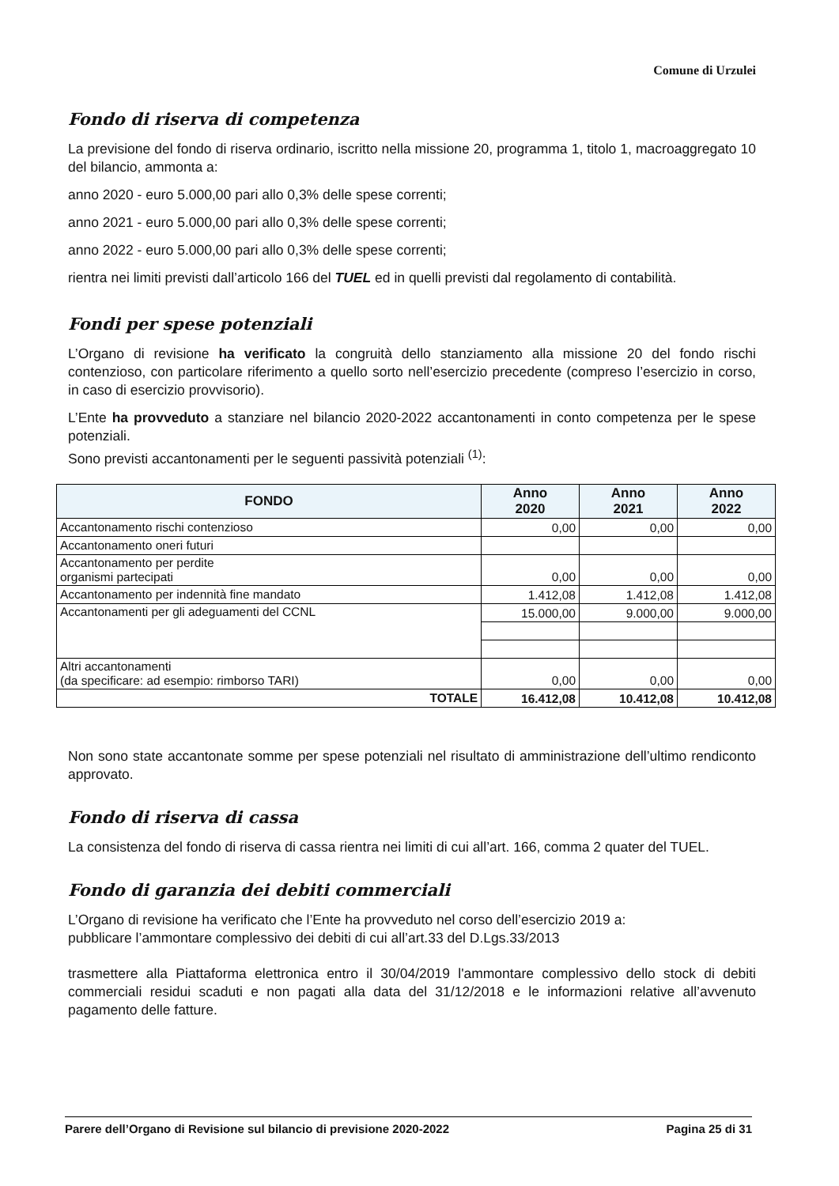Comune di Urzulei
Fondo di riserva di competenza
La previsione del fondo di riserva ordinario, iscritto nella missione 20, programma 1, titolo 1, macroaggregato 10 del bilancio, ammonta a:
anno 2020 - euro 5.000,00 pari allo 0,3% delle spese correnti;
anno 2021 - euro 5.000,00 pari allo 0,3% delle spese correnti;
anno 2022 - euro 5.000,00 pari allo 0,3% delle spese correnti;
rientra nei limiti previsti dall’articolo 166 del TUEL ed in quelli previsti dal regolamento di contabilità.
Fondi per spese potenziali
L’Organo di revisione ha verificato la congruità dello stanziamento alla missione 20 del fondo rischi contenzioso, con particolare riferimento a quello sorto nell’esercizio precedente (compreso l’esercizio in corso, in caso di esercizio provvisorio).
L’Ente ha provveduto a stanziare nel bilancio 2020-2022 accantonamenti in conto competenza per le spese potenziali.
Sono previsti accantonamenti per le seguenti passività potenziali <sup>(1)</sup>:
| FONDO | Anno 2020 | Anno 2021 | Anno 2022 |
| --- | --- | --- | --- |
| Accantonamento rischi contenzioso | 0,00 | 0,00 | 0,00 |
| Accantonamento oneri futuri | | | |
| Accantonamento per perdite organismi partecipati | 0,00 | 0,00 | 0,00 |
| Accantonamento per indennità fine mandato | 1.412,08 | 1.412,08 | 1.412,08 |
| Accantonamenti per gli adeguamenti del CCNL | 15.000,00 | 9.000,00 | 9.000,00 |
| Altri accantonamenti (da specificare: ad esempio: rimborso TARI) | 0,00 | 0,00 | 0,00 |
| TOTALE | 16.412,08 | 10.412,08 | 10.412,08 |
Non sono state accantonate somme per spese potenziali nel risultato di amministrazione dell’ultimo rendiconto approvato.
Fondo di riserva di cassa
La consistenza del fondo di riserva di cassa rientra nei limiti di cui all’art. 166, comma 2 quater del TUEL.
Fondo di garanzia dei debiti commerciali
L’Organo di revisione ha verificato che l’Ente ha provveduto nel corso dell’esercizio 2019 a:
pubblicare l’ammontare complessivo dei debiti di cui all’art.33 del D.Lgs.33/2013
trasmettere alla Piattaforma elettronica entro il 30/04/2019 l'ammontare complessivo dello stock di debiti commerciali residui scaduti e non pagati alla data del 31/12/2018 e le informazioni relative all’avvenuto pagamento delle fatture.
Parere dell’Organo di Revisione sul bilancio di previsione 2020-2022 Pagina 25 di 31